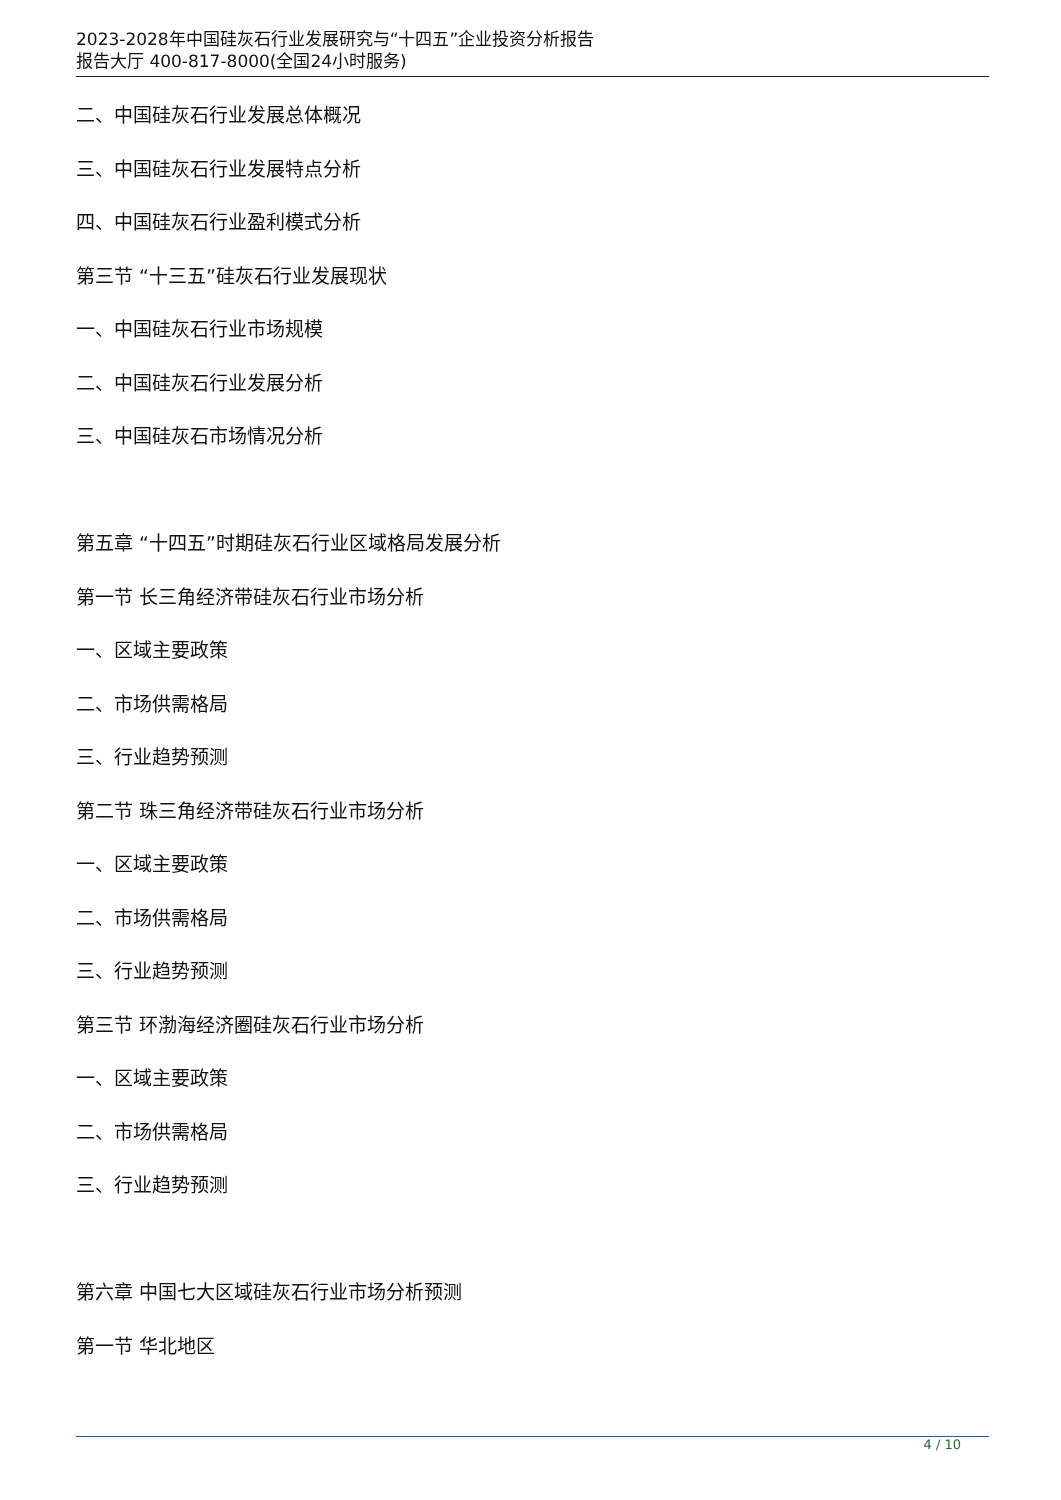2023-2028年中国硅灰石行业发展研究与“十四五”企业投资分析报告
报告大厅 400-817-8000(全国24小时服务)
二、中国硅灰石行业发展总体概况
三、中国硅灰石行业发展特点分析
四、中国硅灰石行业盈利模式分析
第三节 “十三五”硅灰石行业发展现状
一、中国硅灰石行业市场规模
二、中国硅灰石行业发展分析
三、中国硅灰石市场情况分析
第五章 “十四五”时期硅灰石行业区域格局发展分析
第一节 长三角经济带硅灰石行业市场分析
一、区域主要政策
二、市场供需格局
三、行业趋势预测
第二节 珠三角经济带硅灰石行业市场分析
一、区域主要政策
二、市场供需格局
三、行业趋势预测
第三节 环渤海经济圈硅灰石行业市场分析
一、区域主要政策
二、市场供需格局
三、行业趋势预测
第六章 中国七大区域硅灰石行业市场分析预测
第一节 华北地区
4 / 10